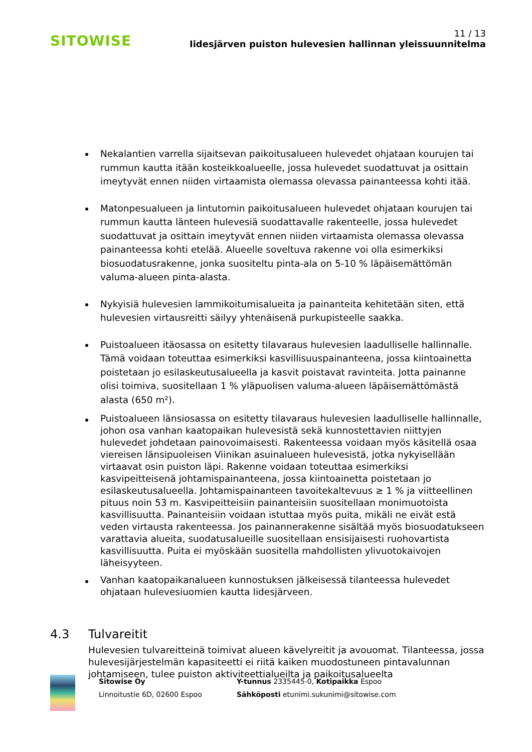SITOWISE
11 / 13
Iidesjärven puiston hulevesien hallinnan yleissuunnitelma
Nekalantien varrella sijaitsevan paikoitusalueen hulevedet ohjataan kourujen tai rummun kautta itään kosteikkoalueelle, jossa hulevedet suodattuvat ja osittain imeytyvät ennen niiden virtaamista olemassa olevassa painanteessa kohti itää.
Matonpesualueen ja lintutornin paikoitusalueen hulevedet ohjataan kourujen tai rummun kautta länteen hulevesiä suodattavalle rakenteelle, jossa hulevedet suodattuvat ja osittain imeytyvät ennen niiden virtaamista olemassa olevassa painanteessa kohti etelää. Alueelle soveltuva rakenne voi olla esimerkiksi biosuodatusrakenne, jonka suositeltu pinta-ala on 5-10 % läpäisemättömän valuma-alueen pinta-alasta.
Nykyisiä hulevesien lammikoitumisalueita ja painanteita kehitetään siten, että hulevesien virtausreitti säilyy yhtenäisenä purkupisteelle saakka.
Puistoalueen itäosassa on esitetty tilavaraus hulevesien laadulliselle hallinnalle. Tämä voidaan toteuttaa esimerkiksi kasvillisuuspainanteena, jossa kiintoainetta poistetaan jo esilaskeutusalueella ja kasvit poistavat ravinteita. Jotta painanne olisi toimiva, suositellaan 1 % yläpuolisen valuma-alueen läpäisemättömästä alasta (650 m²).
Puistoalueen länsiosassa on esitetty tilavaraus hulevesien laadulliselle hallinnalle, johon osa vanhan kaatopaikan hulevesistä sekä kunnostettavien niittyjen hulevedet johdetaan painovoimaisesti. Rakenteessa voidaan myös käsitellä osaa viereisen länsipuoleisen Viinikan asuinalueen hulevesistä, jotka nykyisellään virtaavat osin puiston läpi. Rakenne voidaan toteuttaa esimerkiksi kasvipeitteisenä johtamispainanteena, jossa kiintoainetta poistetaan jo esilaskeutusalueella. Johtamispainanteen tavoitekaltevuus ≥ 1 % ja viitteellinen pituus noin 53 m. Kasvipeitteisiin painanteisiin suositellaan monimuotoista kasvillisuutta. Painanteisiin voidaan istuttaa myös puita, mikäli ne eivät estä veden virtausta rakenteessa. Jos painannerakenne sisältää myös biosuodatukseen varattavia alueita, suodatusalueille suositellaan ensisijaisesti ruohovartista kasvillisuutta. Puita ei myöskään suositella mahdollisten ylivuotokaivojen läheisyyteen.
Vanhan kaatopaikanalueen kunnostuksen jälkeisessä tilanteessa hulevedet ohjataan hulevesiuomien kautta Iidesjärveen.
4.3 Tulvareitit
Hulevesien tulvareitteinä toimivat alueen kävelyreitit ja avouomat. Tilanteessa, jossa hulevesijärjestelmän kapasiteetti ei riitä kaiken muodostuneen pintavalunnan johtamiseen, tulee puiston aktiviteettialueilta ja paikoitusalueelta
Sitowise Oy
Linnoitustie 6D, 02600 Espoo
Y-tunnus 2335445-0, Kotipaikka Espoo
Sähköposti etunimi.sukunimi@sitowise.com